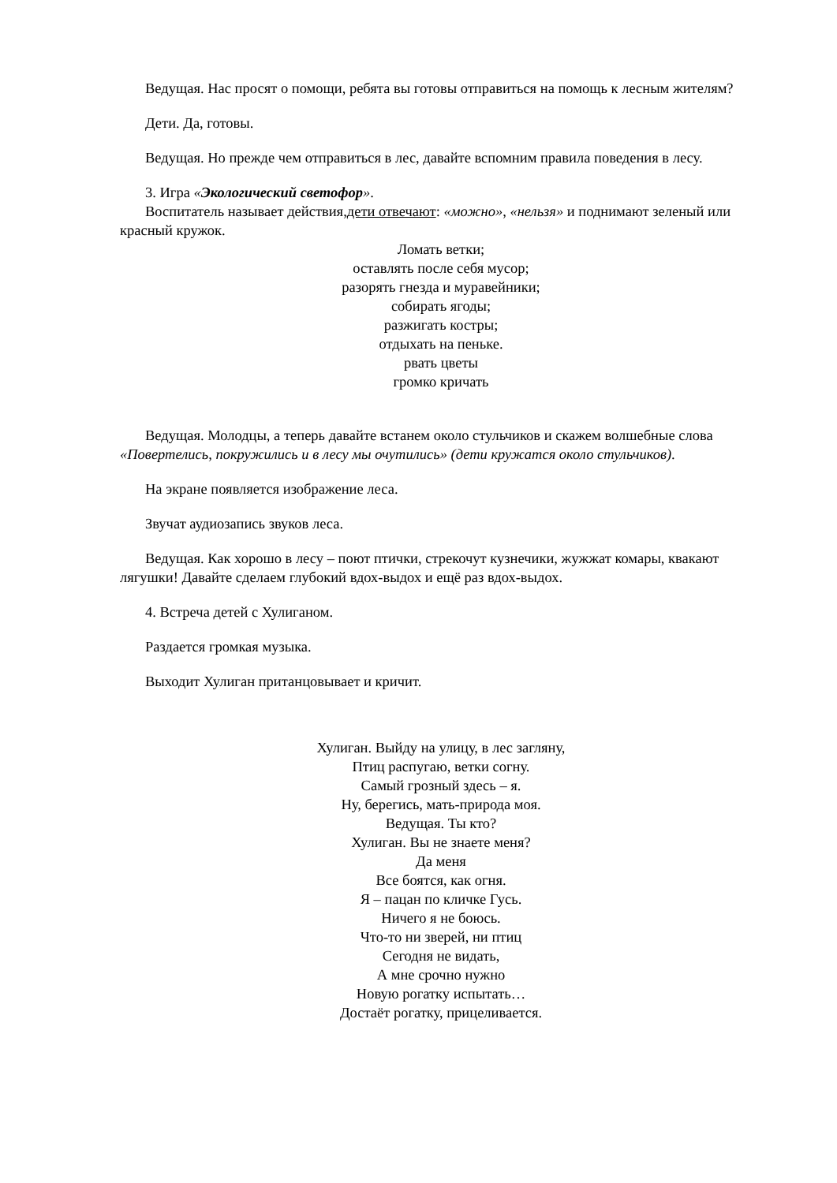Ведущая. Нас просят о помощи, ребята вы готовы отправиться на помощь к лесным жителям?
Дети. Да, готовы.
Ведущая. Но прежде чем отправиться в лес, давайте вспомним правила поведения в лесу.
3. Игра «Экологический светофор».
Воспитатель называет действия,дети отвечают: «можно», «нельзя» и поднимают зеленый или красный кружок.
Ломать ветки;
оставлять после себя мусор;
разорять гнезда и муравейники;
собирать ягоды;
разжигать костры;
отдыхать на пеньке.
рвать цветы
громко кричать
Ведущая. Молодцы, а теперь давайте встанем около стульчиков и скажем волшебные слова «Повертелись, покружились и в лесу мы очутились» (дети кружатся около стульчиков).
На экране появляется изображение леса.
Звучат аудиозапись звуков леса.
Ведущая. Как хорошо в лесу – поют птички, стрекочут кузнечики, жужжат комары, квакают лягушки! Давайте сделаем глубокий вдох-выдох и ещё раз вдох-выдох.
4. Встреча детей с Хулиганом.
Раздается громкая музыка.
Выходит Хулиган пританцовывает и кричит.
Хулиган. Выйду на улицу, в лес загляну,
Птиц распугаю, ветки согну.
Самый грозный здесь – я.
Ну, берегись, мать-природа моя.
Ведущая. Ты кто?
Хулиган. Вы не знаете меня?
Да меня
Все боятся, как огня.
Я – пацан по кличке Гусь.
Ничего я не боюсь.
Что-то ни зверей, ни птиц
Сегодня не видать,
А мне срочно нужно
Новую рогатку испытать…
Достаёт рогатку, прицеливается.